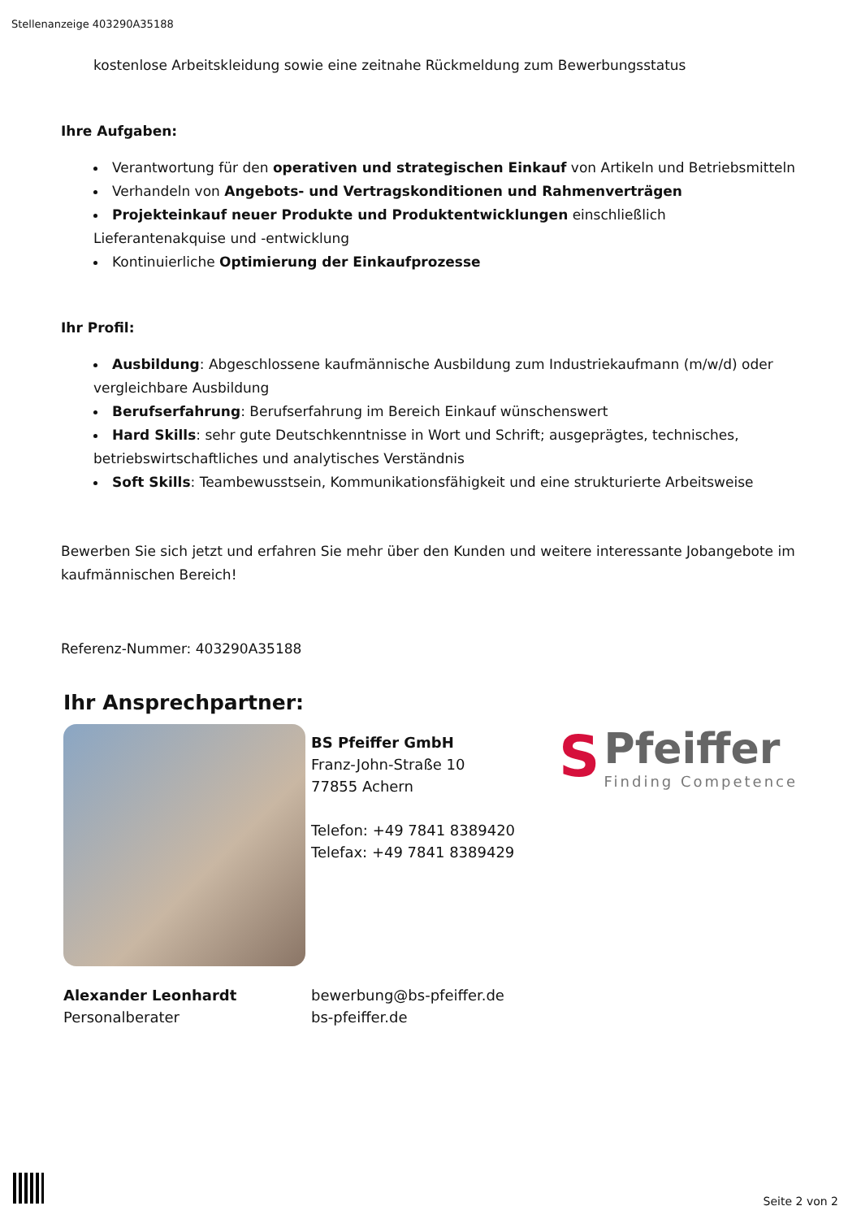Stellenanzeige 403290A35188
kostenlose Arbeitskleidung sowie eine zeitnahe Rückmeldung zum Bewerbungsstatus
Ihre Aufgaben:
Verantwortung für den operativen und strategischen Einkauf von Artikeln und Betriebsmitteln
Verhandeln von Angebots- und Vertragskonditionen und Rahmenverträgen
Projekteinkauf neuer Produkte und Produktentwicklungen einschließlich Lieferantenakquise und -entwicklung
Kontinuierliche Optimierung der Einkaufprozesse
Ihr Profil:
Ausbildung: Abgeschlossene kaufmännische Ausbildung zum Industriekaufmann (m/w/d) oder vergleichbare Ausbildung
Berufserfahrung: Berufserfahrung im Bereich Einkauf wünschenswert
Hard Skills: sehr gute Deutschkenntnisse in Wort und Schrift; ausgeprägtes, technisches, betriebswirtschaftliches und analytisches Verständnis
Soft Skills: Teambewusstsein, Kommunikationsfähigkeit und eine strukturierte Arbeitsweise
Bewerben Sie sich jetzt und erfahren Sie mehr über den Kunden und weitere interessante Jobangebote im kaufmännischen Bereich!
Referenz-Nummer: 403290A35188
Ihr Ansprechpartner:
BS Pfeiffer GmbH
Franz-John-Straße 10
77855 Achern
Telefon: +49 7841 8389420
Telefax: +49 7841 8389429
S Pfeiffer
Finding Competence
Alexander Leonhardt
Personalberater
bewerbung@bs-pfeiffer.de
bs-pfeiffer.de
Seite 2 von 2